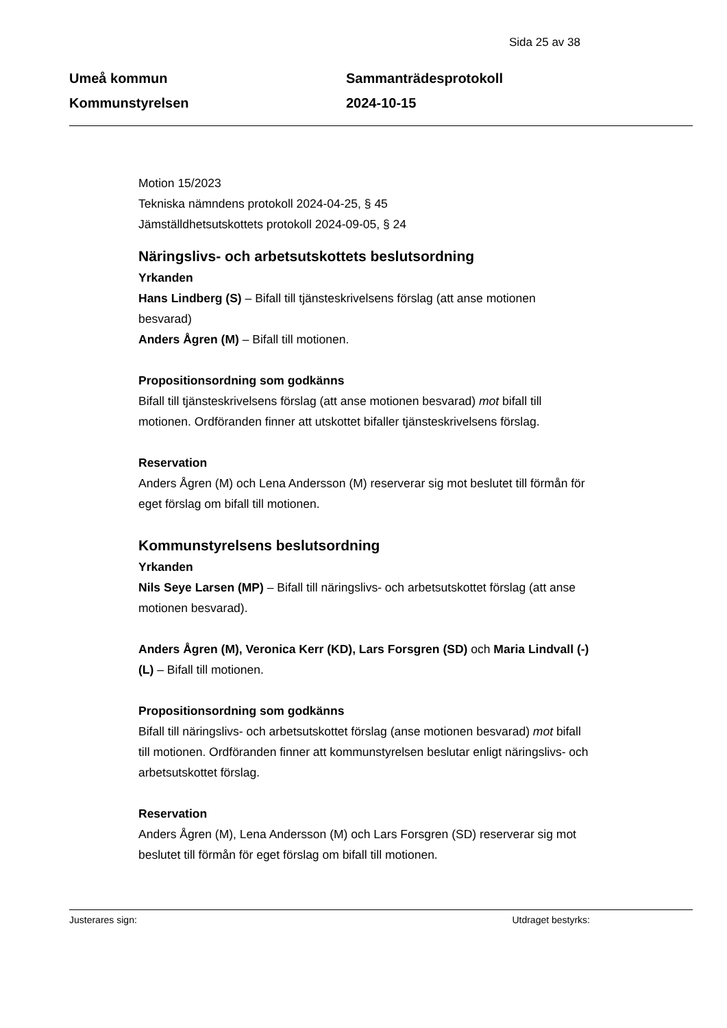Sida 25 av 38
Umeå kommun
Kommunstyrelsen
Sammanträdesprotokoll
2024-10-15
Motion 15/2023
Tekniska nämndens protokoll 2024-04-25, § 45
Jämställdhetsutskottets protokoll 2024-09-05, § 24
Näringslivs- och arbetsutskottets beslutsordning
Yrkanden
Hans Lindberg (S) – Bifall till tjänsteskrivelsens förslag (att anse motionen besvarad)
Anders Ågren (M) – Bifall till motionen.
Propositionsordning som godkänns
Bifall till tjänsteskrivelsens förslag (att anse motionen besvarad) mot bifall till motionen. Ordföranden finner att utskottet bifaller tjänsteskrivelsens förslag.
Reservation
Anders Ågren (M) och Lena Andersson (M) reserverar sig mot beslutet till förmån för eget förslag om bifall till motionen.
Kommunstyrelsens beslutsordning
Yrkanden
Nils Seye Larsen (MP) – Bifall till näringslivs- och arbetsutskottet förslag (att anse motionen besvarad).
Anders Ågren (M), Veronica Kerr (KD), Lars Forsgren (SD) och Maria Lindvall (-) (L) – Bifall till motionen.
Propositionsordning som godkänns
Bifall till näringslivs- och arbetsutskottet förslag (anse motionen besvarad) mot bifall till motionen. Ordföranden finner att kommunstyrelsen beslutar enligt näringslivs- och arbetsutskottet förslag.
Reservation
Anders Ågren (M), Lena Andersson (M) och Lars Forsgren (SD) reserverar sig mot beslutet till förmån för eget förslag om bifall till motionen.
Justerares sign: Utdraget bestyrks: